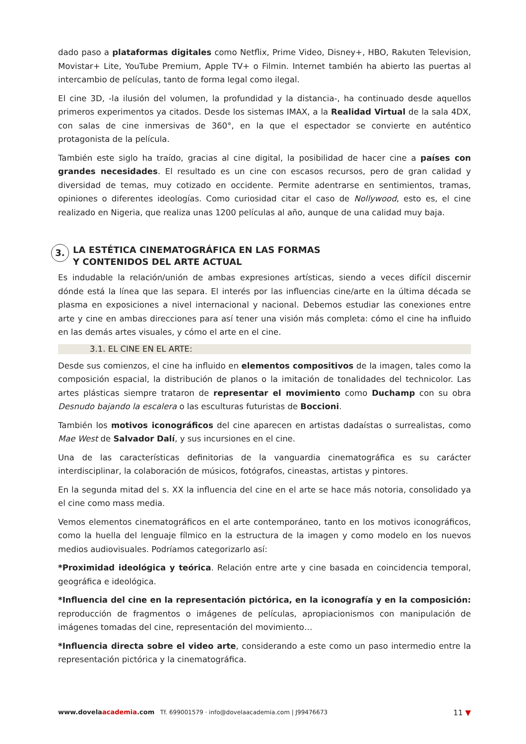dado paso a plataformas digitales como Netflix, Prime Video, Disney+, HBO, Rakuten Television, Movistar+ Lite, YouTube Premium, Apple TV+ o Filmin. Internet también ha abierto las puertas al intercambio de películas, tanto de forma legal como ilegal.
El cine 3D, -la ilusión del volumen, la profundidad y la distancia-, ha continuado desde aquellos primeros experimentos ya citados. Desde los sistemas IMAX, a la Realidad Virtual de la sala 4DX, con salas de cine inmersivas de 360°, en la que el espectador se convierte en auténtico protagonista de la película.
También este siglo ha traído, gracias al cine digital, la posibilidad de hacer cine a países con grandes necesidades. El resultado es un cine con escasos recursos, pero de gran calidad y diversidad de temas, muy cotizado en occidente. Permite adentrarse en sentimientos, tramas, opiniones o diferentes ideologías. Como curiosidad citar el caso de Nollywood, esto es, el cine realizado en Nigeria, que realiza unas 1200 películas al año, aunque de una calidad muy baja.
3. LA ESTÉTICA CINEMATOGRÁFICA EN LAS FORMAS
Y CONTENIDOS DEL ARTE ACTUAL
Es indudable la relación/unión de ambas expresiones artísticas, siendo a veces difícil discernir dónde está la línea que las separa. El interés por las influencias cine/arte en la última década se plasma en exposiciones a nivel internacional y nacional. Debemos estudiar las conexiones entre arte y cine en ambas direcciones para así tener una visión más completa: cómo el cine ha influido en las demás artes visuales, y cómo el arte en el cine.
3.1. EL CINE EN EL ARTE:
Desde sus comienzos, el cine ha influido en elementos compositivos de la imagen, tales como la composición espacial, la distribución de planos o la imitación de tonalidades del technicolor. Las artes plásticas siempre trataron de representar el movimiento como Duchamp con su obra Desnudo bajando la escalera o las esculturas futuristas de Boccioni.
También los motivos iconográficos del cine aparecen en artistas dadaístas o surrealistas, como Mae West de Salvador Dalí, y sus incursiones en el cine.
Una de las características definitorias de la vanguardia cinematográfica es su carácter interdisciplinar, la colaboración de músicos, fotógrafos, cineastas, artistas y pintores.
En la segunda mitad del s. XX la influencia del cine en el arte se hace más notoria, consolidado ya el cine como mass media.
Vemos elementos cinematográficos en el arte contemporáneo, tanto en los motivos iconográficos, como la huella del lenguaje fílmico en la estructura de la imagen y como modelo en los nuevos medios audiovisuales. Podríamos categorizarlo así:
*Proximidad ideológica y teórica. Relación entre arte y cine basada en coincidencia temporal, geográfica e ideológica.
*Influencia del cine en la representación pictórica, en la iconografía y en la composición: reproducción de fragmentos o imágenes de películas, apropiacionismos con manipulación de imágenes tomadas del cine, representación del movimiento…
*Influencia directa sobre el video arte, considerando a este como un paso intermedio entre la representación pictórica y la cinematográfica.
www.dovelaacademia.com Tf. 699001579 · info@dovelaacademia.com | J99476673 11 ▼